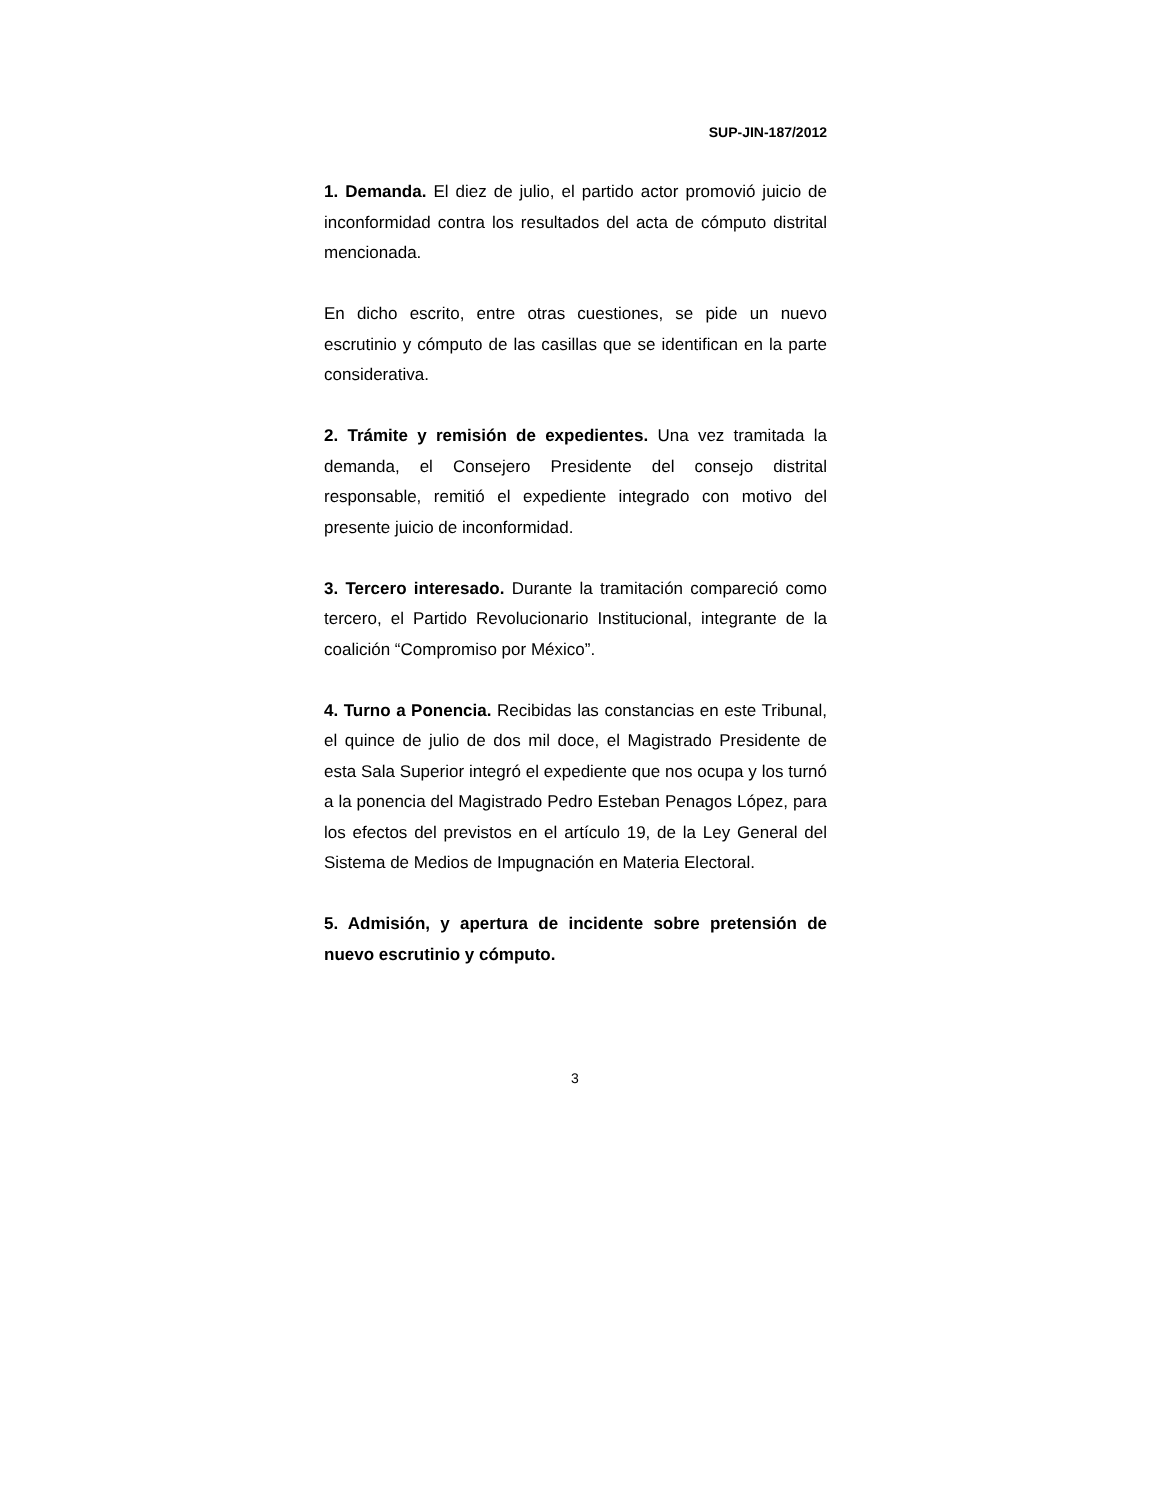SUP-JIN-187/2012
1. Demanda. El diez de julio, el partido actor promovió juicio de inconformidad contra los resultados del acta de cómputo distrital mencionada.
En dicho escrito, entre otras cuestiones, se pide un nuevo escrutinio y cómputo de las casillas que se identifican en la parte considerativa.
2. Trámite y remisión de expedientes. Una vez tramitada la demanda, el Consejero Presidente del consejo distrital responsable, remitió el expediente integrado con motivo del presente juicio de inconformidad.
3. Tercero interesado. Durante la tramitación compareció como tercero, el Partido Revolucionario Institucional, integrante de la coalición “Compromiso por México”.
4. Turno a Ponencia. Recibidas las constancias en este Tribunal, el quince de julio de dos mil doce, el Magistrado Presidente de esta Sala Superior integró el expediente que nos ocupa y los turnó a la ponencia del Magistrado Pedro Esteban Penagos López, para los efectos del previstos en el artículo 19, de la Ley General del Sistema de Medios de Impugnación en Materia Electoral.
5. Admisión, y apertura de incidente sobre pretensión de nuevo escrutinio y cómputo.
3